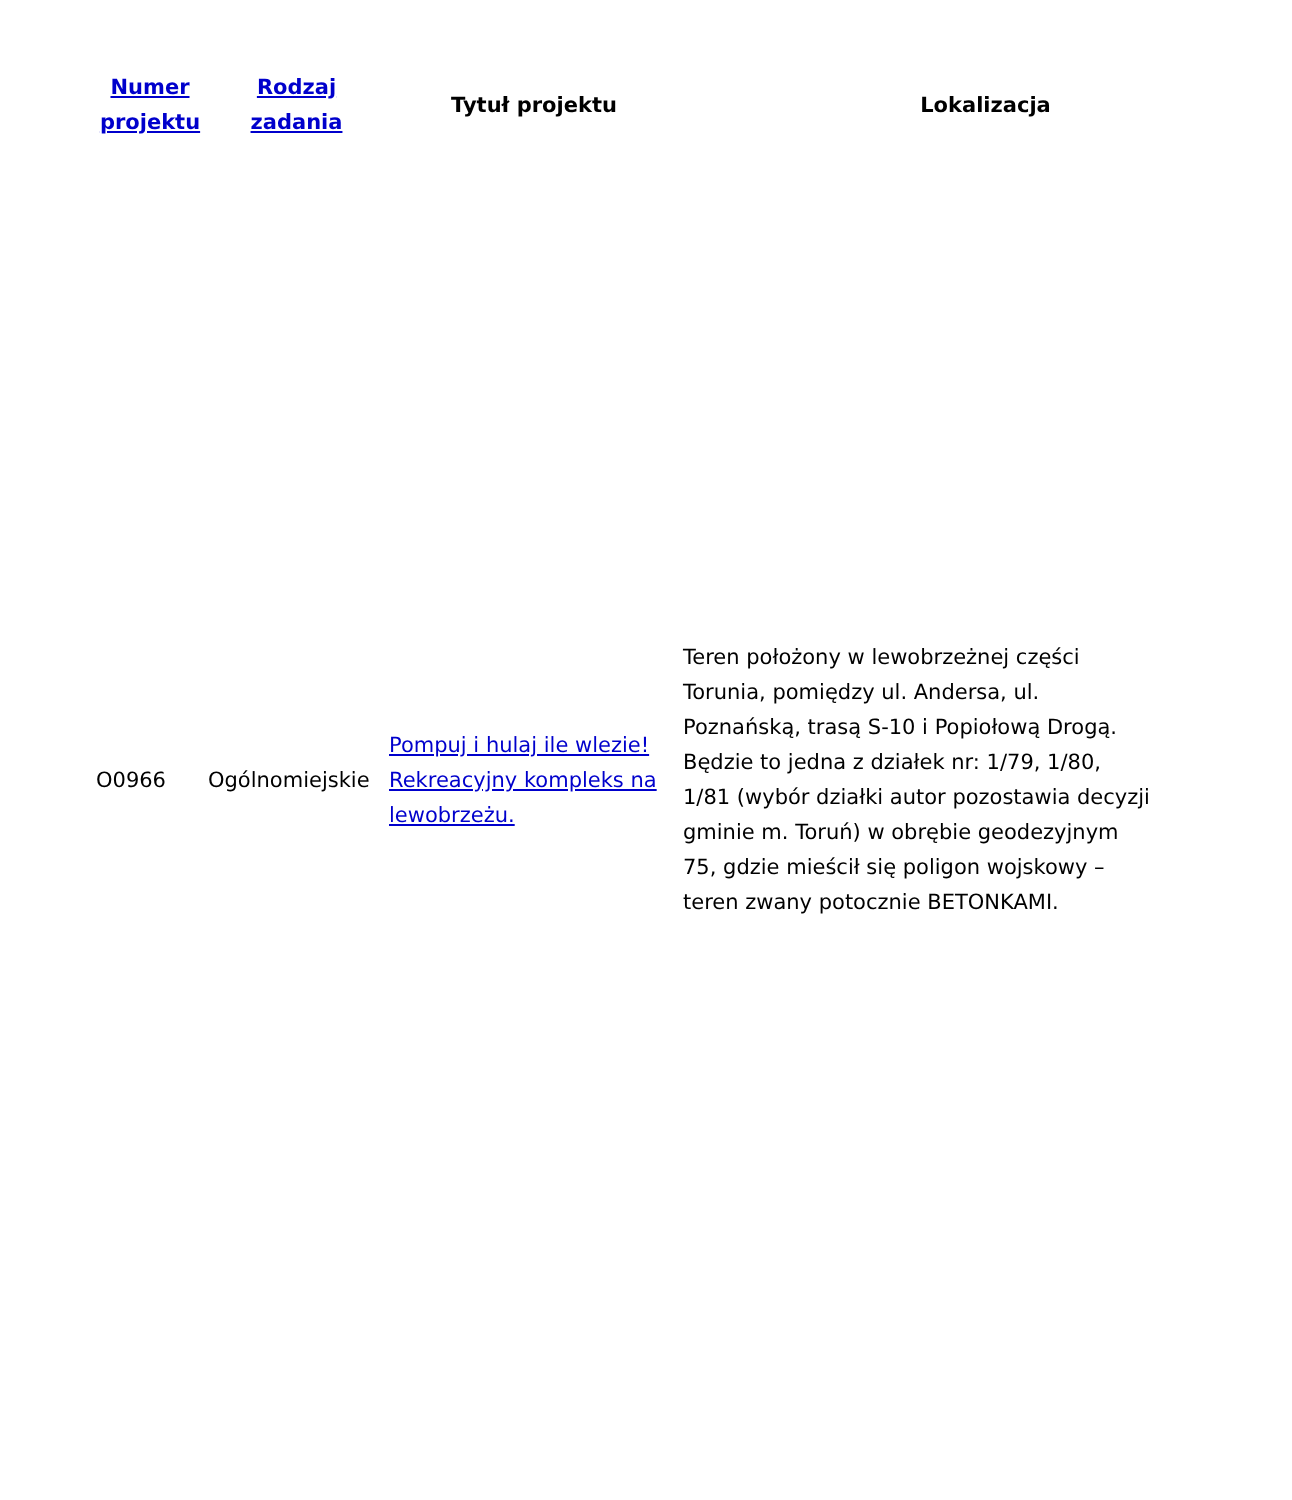| Numer projektu | Rodzaj zadania | Tytuł projektu | Lokalizacja |
| --- | --- | --- | --- |
| O0966 | Ogólnomiejskie | Pompuj i hulaj ile wlezie! Rekreacyjny kompleks na lewobrzeżu. | Teren położony w lewobrzeżnej części Torunia, pomiędzy ul. Andersa, ul. Poznańską, trasą S-10 i Popiołową Drogą. Będzie to jedna z działek nr: 1/79, 1/80, 1/81 (wybór działki autor pozostawia decyzji gminie m. Toruń) w obrębie geodezyjnym 75, gdzie mieścił się poligon wojskowy – teren zwany potocznie BETONKAMI. |